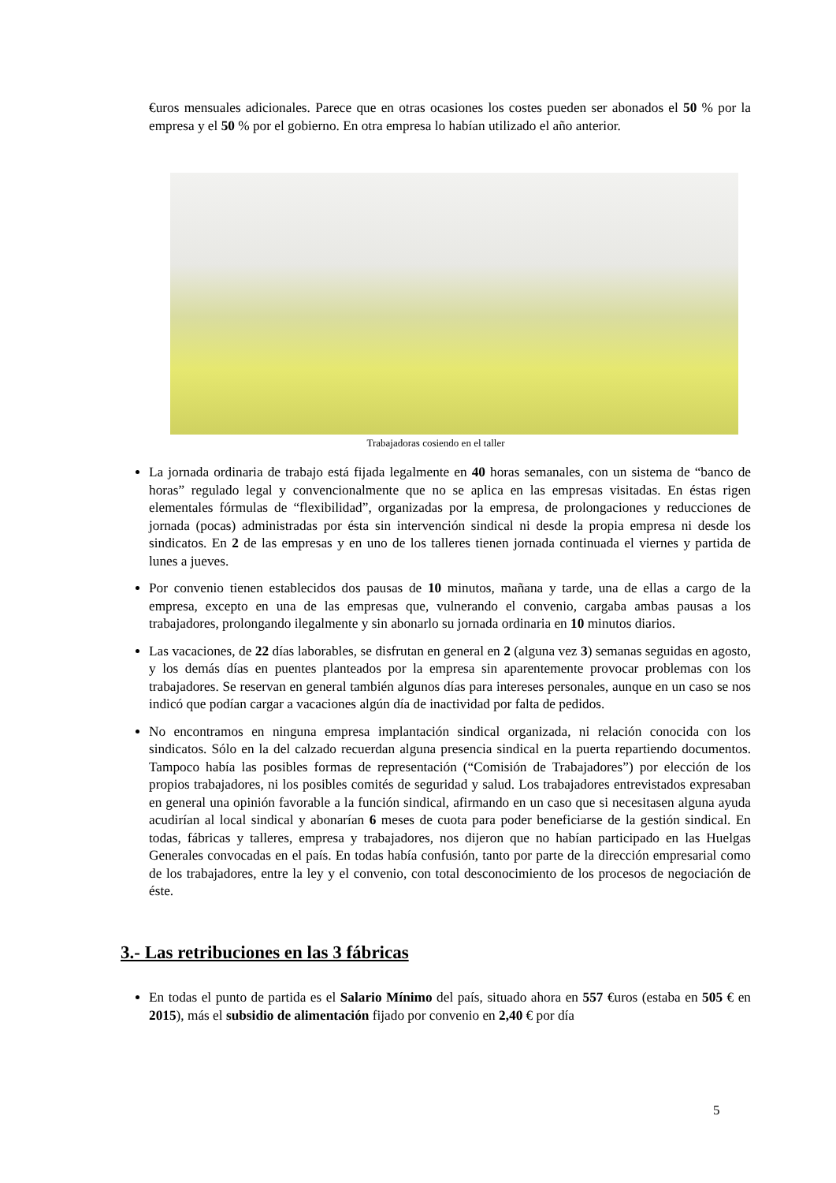€uros mensuales adicionales. Parece que en otras ocasiones los costes pueden ser abonados el 50 % por la empresa y el 50 % por el gobierno. En otra empresa lo habían utilizado el año anterior.
Trabajadoras cosiendo en el taller
La jornada ordinaria de trabajo está fijada legalmente en 40 horas semanales, con un sistema de “banco de horas” regulado legal y convencionalmente que no se aplica en las empresas visitadas. En éstas rigen elementales fórmulas de “flexibilidad”, organizadas por la empresa, de prolongaciones y reducciones de jornada (pocas) administradas por ésta sin intervención sindical ni desde la propia empresa ni desde los sindicatos. En 2 de las empresas y en uno de los talleres tienen jornada continuada el viernes y partida de lunes a jueves.
Por convenio tienen establecidos dos pausas de 10 minutos, mañana y tarde, una de ellas a cargo de la empresa, excepto en una de las empresas que, vulnerando el convenio, cargaba ambas pausas a los trabajadores, prolongando ilegalmente y sin abonarlo su jornada ordinaria en 10 minutos diarios.
Las vacaciones, de 22 días laborables, se disfrutan en general en 2 (alguna vez 3) semanas seguidas en agosto, y los demás días en puentes planteados por la empresa sin aparentemente provocar problemas con los trabajadores. Se reservan en general también algunos días para intereses personales, aunque en un caso se nos indicó que podían cargar a vacaciones algún día de inactividad por falta de pedidos.
No encontramos en ninguna empresa implantación sindical organizada, ni relación conocida con los sindicatos. Sólo en la del calzado recuerdan alguna presencia sindical en la puerta repartiendo documentos. Tampoco había las posibles formas de representación (“Comisión de Trabajadores”) por elección de los propios trabajadores, ni los posibles comités de seguridad y salud. Los trabajadores entrevistados expresaban en general una opinión favorable a la función sindical, afirmando en un caso que si necesitasen alguna ayuda acudirían al local sindical y abonarían 6 meses de cuota para poder beneficiarse de la gestión sindical. En todas, fábricas y talleres, empresa y trabajadores, nos dijeron que no habían participado en las Huelgas Generales convocadas en el país. En todas había confusión, tanto por parte de la dirección empresarial como de los trabajadores, entre la ley y el convenio, con total desconocimiento de los procesos de negociación de éste.
3.- Las retribuciones en las 3 fábricas
En todas el punto de partida es el Salario Mínimo del país, situado ahora en 557 €uros (estaba en 505 € en 2015), más el subsidio de alimentación fijado por convenio en 2,40 € por día
5